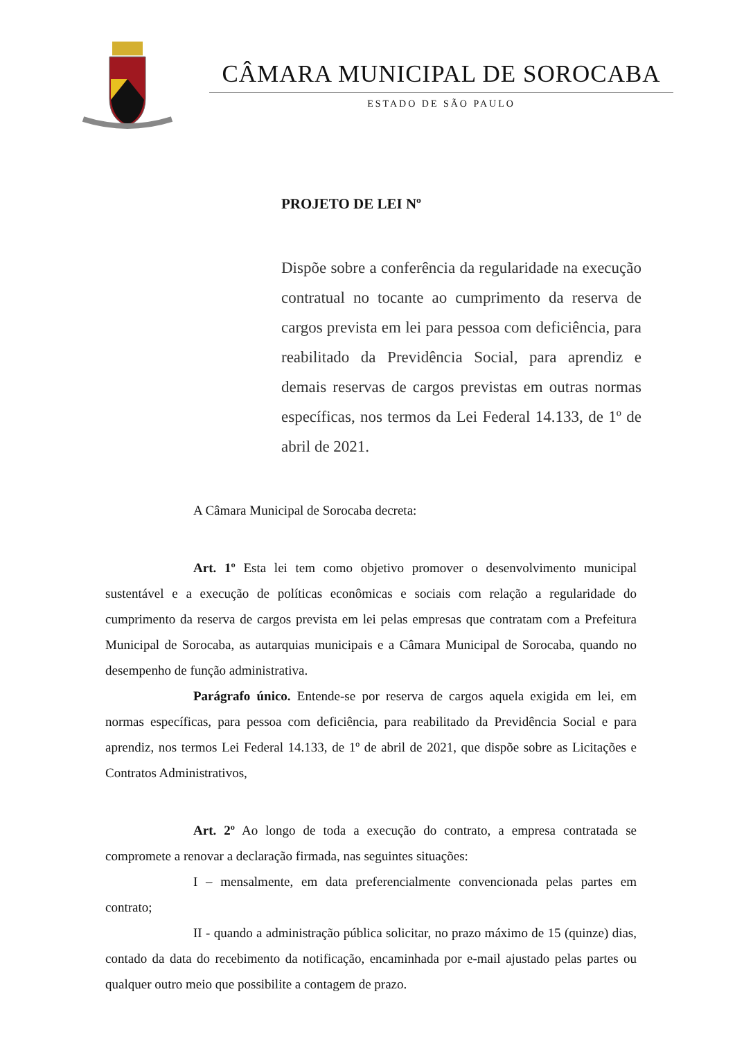CÂMARA MUNICIPAL DE SOROCABA
ESTADO DE SÃO PAULO
PROJETO DE LEI Nº
Dispõe sobre a conferência da regularidade na execução contratual no tocante ao cumprimento da reserva de cargos prevista em lei para pessoa com deficiência, para reabilitado da Previdência Social, para aprendiz e demais reservas de cargos previstas em outras normas específicas, nos termos da Lei Federal 14.133, de 1º de abril de 2021.
A Câmara Municipal de Sorocaba decreta:
Art. 1º Esta lei tem como objetivo promover o desenvolvimento municipal sustentável e a execução de políticas econômicas e sociais com relação a regularidade do cumprimento da reserva de cargos prevista em lei pelas empresas que contratam com a Prefeitura Municipal de Sorocaba, as autarquias municipais e a Câmara Municipal de Sorocaba, quando no desempenho de função administrativa.
Parágrafo único. Entende-se por reserva de cargos aquela exigida em lei, em normas específicas, para pessoa com deficiência, para reabilitado da Previdência Social e para aprendiz, nos termos Lei Federal 14.133, de 1º de abril de 2021, que dispõe sobre as Licitações e Contratos Administrativos,
Art. 2º Ao longo de toda a execução do contrato, a empresa contratada se compromete a renovar a declaração firmada, nas seguintes situações:
I – mensalmente, em data preferencialmente convencionada pelas partes em contrato;
II - quando a administração pública solicitar, no prazo máximo de 15 (quinze) dias, contado da data do recebimento da notificação, encaminhada por e-mail ajustado pelas partes ou qualquer outro meio que possibilite a contagem de prazo.